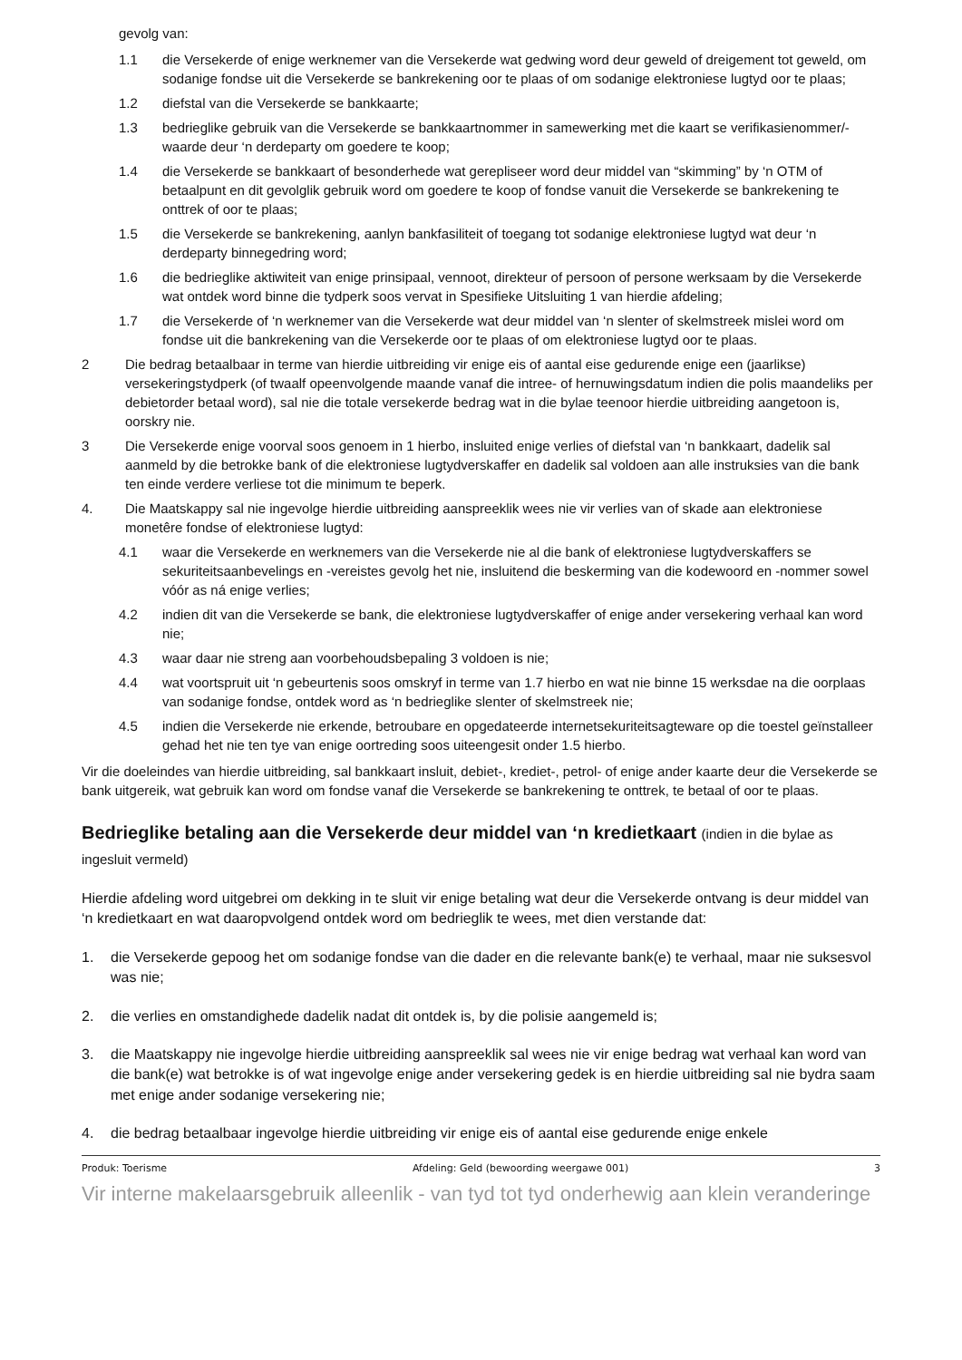gevolg van:
1.1 die Versekerde of enige werknemer van die Versekerde wat gedwing word deur geweld of dreigement tot geweld, om sodanige fondse uit die Versekerde se bankrekening oor te plaas of om sodanige elektroniese lugtyd oor te plaas;
1.2 diefstal van die Versekerde se bankkaarte;
1.3 bedrieglike gebruik van die Versekerde se bankkaartnommer in samewerking met die kaart se verifikasienommer/-waarde deur ‘n derdeparty om goedere te koop;
1.4 die Versekerde se bankkaart of besonderhede wat gerepliseer word deur middel van “skimming” by ‘n OTM of betaalpunt en dit gevolglik gebruik word om goedere te koop of fondse vanuit die Versekerde se bankrekening te onttrek of oor te plaas;
1.5 die Versekerde se bankrekening, aanlyn bankfasiliteit of toegang tot sodanige elektroniese lugtyd wat deur ‘n derdeparty binnegedring word;
1.6 die bedrieglike aktiwiteit van enige prinsipaal, vennoot, direkteur of persoon of persone werksaam by die Versekerde wat ontdek word binne die tydperk soos vervat in Spesifieke Uitsluiting 1 van hierdie afdeling;
1.7 die Versekerde of ‘n werknemer van die Versekerde wat deur middel van ‘n slenter of skelmstreek mislei word om fondse uit die bankrekening van die Versekerde oor te plaas of om elektroniese lugtyd oor te plaas.
2 Die bedrag betaalbaar in terme van hierdie uitbreiding vir enige eis of aantal eise gedurende enige een (jaarlikse) versekeringstydperk (of twaalf opeenvolgende maande vanaf die intree- of hernuwingsdatum indien die polis maandeliks per debietorder betaal word), sal nie die totale versekerde bedrag wat in die bylae teenoor hierdie uitbreiding aangetoon is, oorskry nie.
3 Die Versekerde enige voorval soos genoem in 1 hierbo, insluited enige verlies of diefstal van ‘n bankkaart, dadelik sal aanmeld by die betrokke bank of die elektroniese lugtydverskaffer en dadelik sal voldoen aan alle instruksies van die bank ten einde verdere verliese tot die minimum te beperk.
4. Die Maatskappy sal nie ingevolge hierdie uitbreiding aanspreeklik wees nie vir verlies van of skade aan elektroniese monetêre fondse of elektroniese lugtyd:
4.1 waar die Versekerde en werknemers van die Versekerde nie al die bank of elektroniese lugtydverskaffers se sekuriteitsaanbevelings en -vereistes gevolg het nie, insluitend die beskerming van die kodewoord en -nommer sowel vóór as ná enige verlies;
4.2 indien dit van die Versekerde se bank, die elektroniese lugtydverskaffer of enige ander versekering verhaal kan word nie;
4.3 waar daar nie streng aan voorbehoudsbepaling 3 voldoen is nie;
4.4 wat voortspruit uit ‘n gebeurtenis soos omskryf in terme van 1.7 hierbo en wat nie binne 15 werksdae na die oorplaas van sodanige fondse, ontdek word as ‘n bedrieglike slenter of skelmstreek nie;
4.5 indien die Versekerde nie erkende, betroubare en opgedateerde internetsekuriteitsagteware op die toestel geïnstalleer gehad het nie ten tye van enige oortreding soos uiteengesit onder 1.5 hierbo.
Vir die doeleindes van hierdie uitbreiding, sal bankkaart insluit, debiet-, krediet-, petrol- of enige ander kaarte deur die Versekerde se bank uitgereik, wat gebruik kan word om fondse vanaf die Versekerde se bankrekening te onttrek, te betaal of oor te plaas.
Bedrieglike betaling aan die Versekerde deur middel van ‘n kredietkaart (indien in die bylae as ingesluit vermeld)
Hierdie afdeling word uitgebrei om dekking in te sluit vir enige betaling wat deur die Versekerde ontvang is deur middel van ‘n kredietkaart en wat daaropvolgend ontdek word om bedrieglik te wees, met dien verstande dat:
1. die Versekerde gepoog het om sodanige fondse van die dader en die relevante bank(e) te verhaal, maar nie suksesvol was nie;
2. die verlies en omstandighede dadelik nadat dit ontdek is, by die polisie aangemeld is;
3. die Maatskappy nie ingevolge hierdie uitbreiding aanspreeklik sal wees nie vir enige bedrag wat verhaal kan word van die bank(e) wat betrokke is of wat ingevolge enige ander versekering gedek is en hierdie uitbreiding sal nie bydra saam met enige ander sodanige versekering nie;
4. die bedrag betaalbaar ingevolge hierdie uitbreiding vir enige eis of aantal eise gedurende enige enkele
Produk: Toerisme Afdeling: Geld (bewoording weergawe 001) 3
Vir interne makelaarsgebruik alleenlik - van tyd tot tyd onderhewig aan klein veranderinge